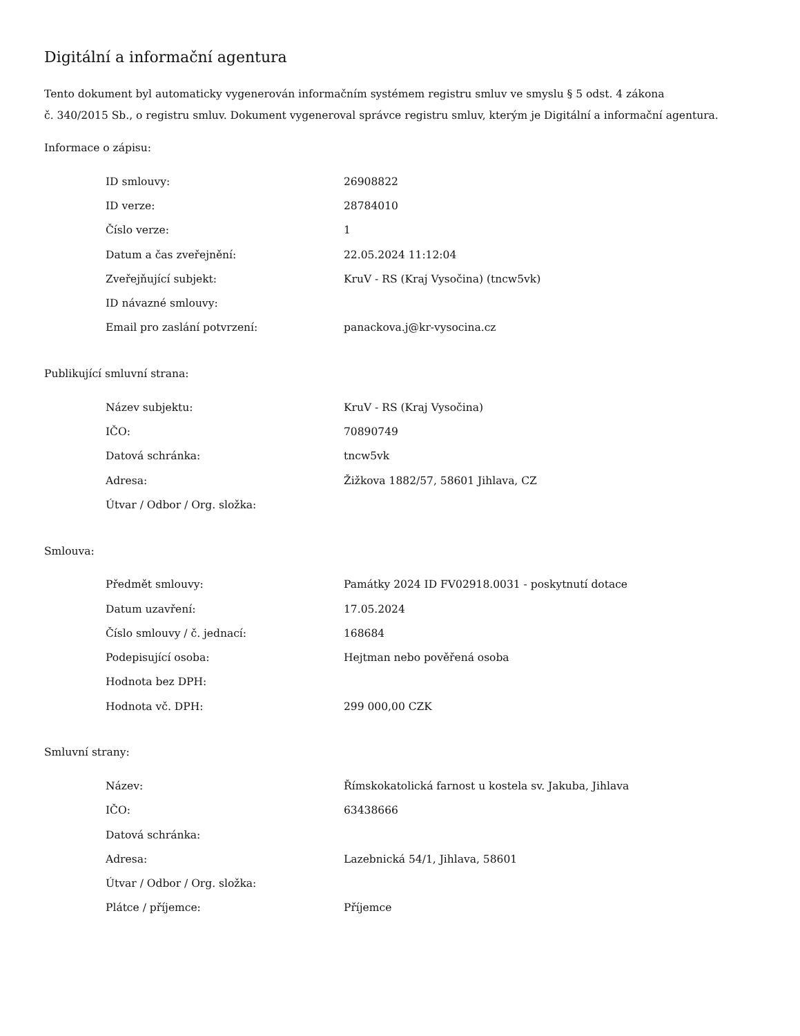Digitální a informační agentura
Tento dokument byl automaticky vygenerován informačním systémem registru smluv ve smyslu § 5 odst. 4 zákona
č. 340/2015 Sb., o registru smluv. Dokument vygeneroval správce registru smluv, kterým je Digitální a informační agentura.
Informace o zápisu:
| ID smlouvy: | 26908822 |
| ID verze: | 28784010 |
| Číslo verze: | 1 |
| Datum a čas zveřejnění: | 22.05.2024 11:12:04 |
| Zveřejňující subjekt: | KruV - RS (Kraj Vysočina) (tncw5vk) |
| ID návazné smlouvy: | |
| Email pro zaslání potvrzení: | panackova.j@kr-vysocina.cz |
Publikující smluvní strana:
| Název subjektu: | KruV - RS (Kraj Vysočina) |
| IČO: | 70890749 |
| Datová schránka: | tncw5vk |
| Adresa: | Žižkova 1882/57, 58601 Jihlava, CZ |
| Útvar / Odbor / Org. složka: | |
Smlouva:
| Předmět smlouvy: | Památky 2024 ID FV02918.0031 - poskytnutí dotace |
| Datum uzavření: | 17.05.2024 |
| Číslo smlouvy / č. jednací: | 168684 |
| Podepisující osoba: | Hejtman nebo pověřená osoba |
| Hodnota bez DPH: | |
| Hodnota vč. DPH: | 299 000,00 CZK |
Smluvní strany:
| Název: | Římskokatolická farnost u kostela sv. Jakuba, Jihlava |
| IČO: | 63438666 |
| Datová schránka: | |
| Adresa: | Lazebnická 54/1, Jihlava, 58601 |
| Útvar / Odbor / Org. složka: | |
| Plátce / příjemce: | Příjemce |